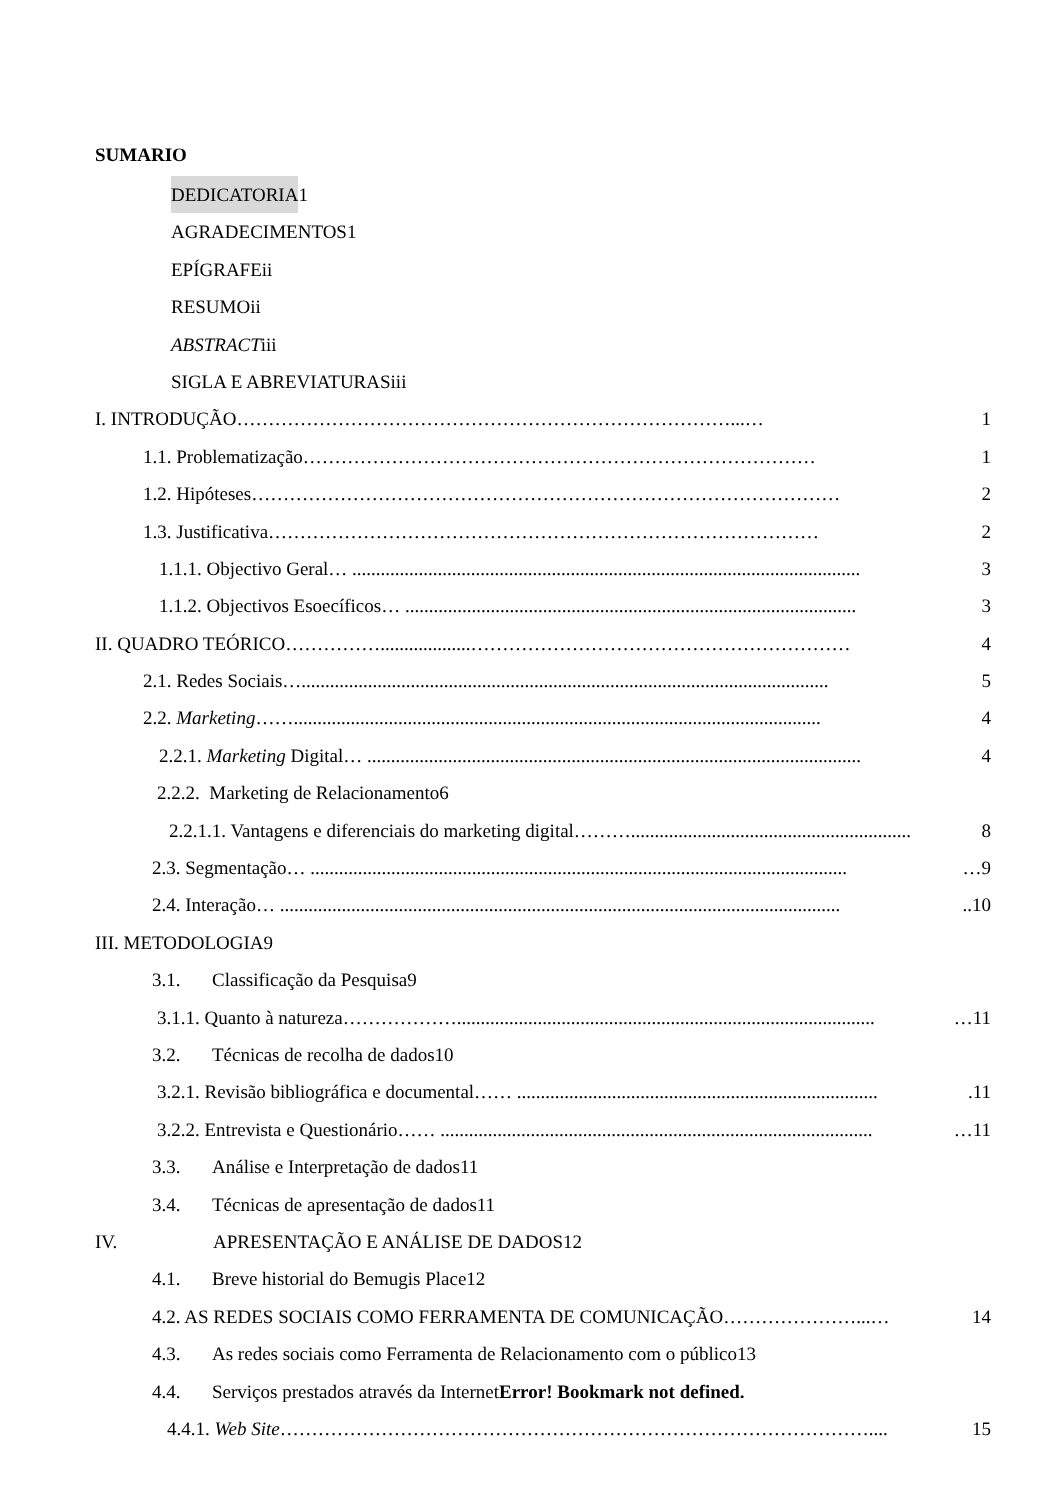SUMARIO
DEDICATORIA 1
AGRADECIMENTOS1
EPÍGRAFEii
RESUMOii
ABSTRACT iii
SIGLA E ABREVIATURASiii
I. INTRODUÇÃO……………………………………………………………………...… 1
1.1. Problematização……………………………………………………………………… 1
1.2. Hipóteses………………………………………………………………………………… 2
1.3. Justificativa…………………………………………………………………………… 2
1.1.1. Objectivo Geral… ........................................................................................................... 3
1.1.2. Objectivos Esoecíficos… ............................................................................................... 3
II. QUADRO TEÓRICO……………...................…………………………………………………… 4
2.1. Redes Sociais…............................................................................................................... 5
2.2. Marketing……............................................................................................................... 4
2.2.1. Marketing Digital… ........................................................................................................ 4
2.2.2. Marketing de Relacionamento6
2.2.1.1. Vantagens e diferenciais do marketing digital………........................................................... 8
2.3. Segmentação… ................................................................................................................. …9
2.4. Interação… ........................................................................................................................10
III. METODOLOGIA9
3.1. Classificação da Pesquisa9
3.1.1. Quanto à natureza………………........................................................................................ …11
3.2. Técnicas de recolha de dados10
3.2.1. Revisão bibliográfica e documental…… .............................................................................11
3.2.2. Entrevista e Questionário…… ........................................................................................... …11
3.3. Análise e Interpretação de dados11
3.4. Técnicas de apresentação de dados11
IV. APRESENTAÇÃO E ANÁLISE DE DADOS12
4.1. Breve historial do Bemugis Place12
4.2. AS REDES SOCIAIS COMO FERRAMENTA DE COMUNICAÇÃO…………………...… 14
4.3. As redes sociais como Ferramenta de Relacionamento com o público13
4.4. Serviços prestados através da Internet Error! Bookmark not defined.
4.4.1. Web Site………………………………………………………………………………….... 15